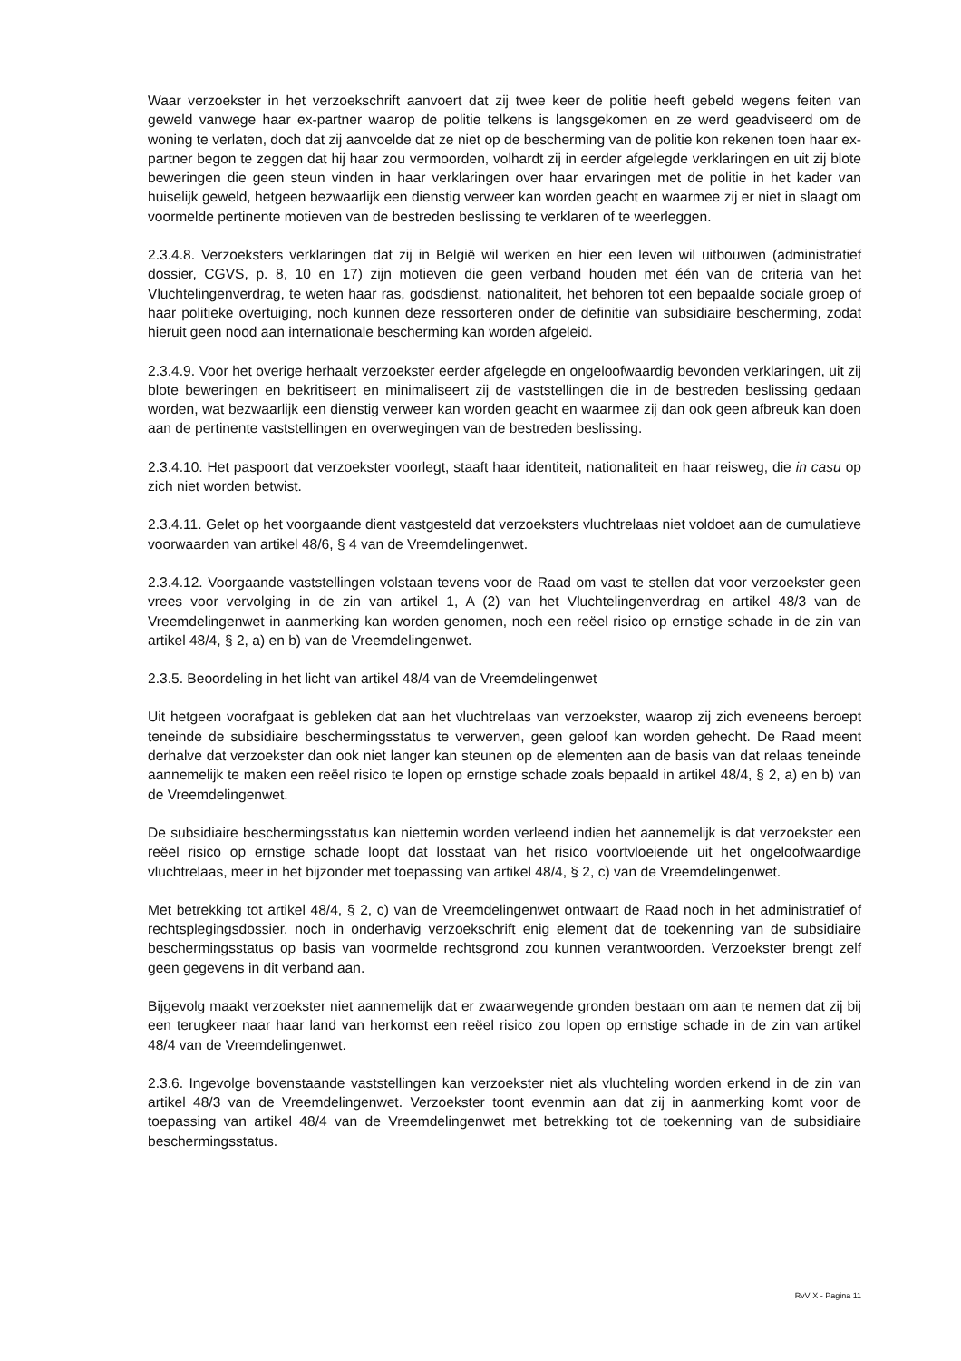Waar verzoekster in het verzoekschrift aanvoert dat zij twee keer de politie heeft gebeld wegens feiten van geweld vanwege haar ex-partner waarop de politie telkens is langsgekomen en ze werd geadviseerd om de woning te verlaten, doch dat zij aanvoelde dat ze niet op de bescherming van de politie kon rekenen toen haar ex-partner begon te zeggen dat hij haar zou vermoorden, volhardt zij in eerder afgelegde verklaringen en uit zij blote beweringen die geen steun vinden in haar verklaringen over haar ervaringen met de politie in het kader van huiselijk geweld, hetgeen bezwaarlijk een dienstig verweer kan worden geacht en waarmee zij er niet in slaagt om voormelde pertinente motieven van de bestreden beslissing te verklaren of te weerleggen.
2.3.4.8. Verzoeksters verklaringen dat zij in België wil werken en hier een leven wil uitbouwen (administratief dossier, CGVS, p. 8, 10 en 17) zijn motieven die geen verband houden met één van de criteria van het Vluchtelingenverdrag, te weten haar ras, godsdienst, nationaliteit, het behoren tot een bepaalde sociale groep of haar politieke overtuiging, noch kunnen deze ressorteren onder de definitie van subsidiaire bescherming, zodat hieruit geen nood aan internationale bescherming kan worden afgeleid.
2.3.4.9. Voor het overige herhaalt verzoekster eerder afgelegde en ongeloofwaardig bevonden verklaringen, uit zij blote beweringen en bekritiseert en minimaliseert zij de vaststellingen die in de bestreden beslissing gedaan worden, wat bezwaarlijk een dienstig verweer kan worden geacht en waarmee zij dan ook geen afbreuk kan doen aan de pertinente vaststellingen en overwegingen van de bestreden beslissing.
2.3.4.10. Het paspoort dat verzoekster voorlegt, staaft haar identiteit, nationaliteit en haar reisweg, die in casu op zich niet worden betwist.
2.3.4.11. Gelet op het voorgaande dient vastgesteld dat verzoeksters vluchtrelaas niet voldoet aan de cumulatieve voorwaarden van artikel 48/6, § 4 van de Vreemdelingenwet.
2.3.4.12. Voorgaande vaststellingen volstaan tevens voor de Raad om vast te stellen dat voor verzoekster geen vrees voor vervolging in de zin van artikel 1, A (2) van het Vluchtelingenverdrag en artikel 48/3 van de Vreemdelingenwet in aanmerking kan worden genomen, noch een reëel risico op ernstige schade in de zin van artikel 48/4, § 2, a) en b) van de Vreemdelingenwet.
2.3.5. Beoordeling in het licht van artikel 48/4 van de Vreemdelingenwet
Uit hetgeen voorafgaat is gebleken dat aan het vluchtrelaas van verzoekster, waarop zij zich eveneens beroept teneinde de subsidiaire beschermingsstatus te verwerven, geen geloof kan worden gehecht. De Raad meent derhalve dat verzoekster dan ook niet langer kan steunen op de elementen aan de basis van dat relaas teneinde aannemelijk te maken een reëel risico te lopen op ernstige schade zoals bepaald in artikel 48/4, § 2, a) en b) van de Vreemdelingenwet.
De subsidiaire beschermingsstatus kan niettemin worden verleend indien het aannemelijk is dat verzoekster een reëel risico op ernstige schade loopt dat losstaat van het risico voortvloeiende uit het ongeloofwaardige vluchtrelaas, meer in het bijzonder met toepassing van artikel 48/4, § 2, c) van de Vreemdelingenwet.
Met betrekking tot artikel 48/4, § 2, c) van de Vreemdelingenwet ontwaart de Raad noch in het administratief of rechtsplegingsdossier, noch in onderhavig verzoekschrift enig element dat de toekenning van de subsidiaire beschermingsstatus op basis van voormelde rechtsgrond zou kunnen verantwoorden. Verzoekster brengt zelf geen gegevens in dit verband aan.
Bijgevolg maakt verzoekster niet aannemelijk dat er zwaarwegende gronden bestaan om aan te nemen dat zij bij een terugkeer naar haar land van herkomst een reëel risico zou lopen op ernstige schade in de zin van artikel 48/4 van de Vreemdelingenwet.
2.3.6. Ingevolge bovenstaande vaststellingen kan verzoekster niet als vluchteling worden erkend in de zin van artikel 48/3 van de Vreemdelingenwet. Verzoekster toont evenmin aan dat zij in aanmerking komt voor de toepassing van artikel 48/4 van de Vreemdelingenwet met betrekking tot de toekenning van de subsidiaire beschermingsstatus.
RvV X - Pagina 11